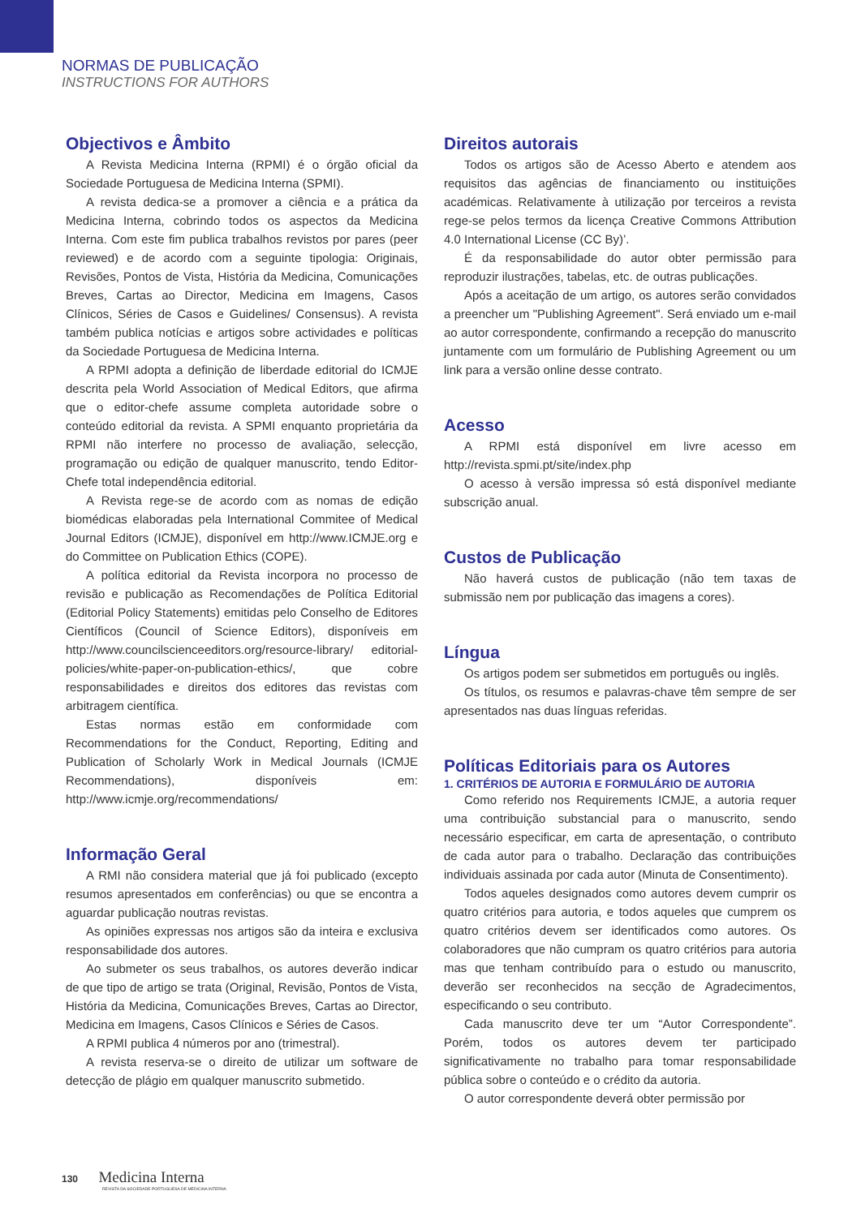NORMAS DE PUBLICAÇÃO
INSTRUCTIONS FOR AUTHORS
Objectivos e Âmbito
A Revista Medicina Interna (RPMI) é o órgão oficial da Sociedade Portuguesa de Medicina Interna (SPMI).
A revista dedica-se a promover a ciência e a prática da Medicina Interna, cobrindo todos os aspectos da Medicina Interna. Com este fim publica trabalhos revistos por pares (peer reviewed) e de acordo com a seguinte tipologia: Originais, Revisões, Pontos de Vista, História da Medicina, Comunicações Breves, Cartas ao Director, Medicina em Imagens, Casos Clínicos, Séries de Casos e Guidelines/ Consensus). A revista também publica notícias e artigos sobre actividades e políticas da Sociedade Portuguesa de Medicina Interna.
A RPMI adopta a definição de liberdade editorial do ICMJE descrita pela World Association of Medical Editors, que afirma que o editor-chefe assume completa autoridade sobre o conteúdo editorial da revista. A SPMI enquanto proprietária da RPMI não interfere no processo de avaliação, selecção, programação ou edição de qualquer manuscrito, tendo Editor-Chefe total independência editorial.
A Revista rege-se de acordo com as nomas de edição biomédicas elaboradas pela International Commitee of Medical Journal Editors (ICMJE), disponível em http://www.ICMJE.org e do Committee on Publication Ethics (COPE).
A política editorial da Revista incorpora no processo de revisão e publicação as Recomendações de Política Editorial (Editorial Policy Statements) emitidas pelo Conselho de Editores Científicos (Council of Science Editors), disponíveis em http://www.councilscienceeditors.org/resource-library/ editorial-policies/white-paper-on-publication-ethics/, que cobre responsabilidades e direitos dos editores das revistas com arbitragem científica.
Estas normas estão em conformidade com Recommendations for the Conduct, Reporting, Editing and Publication of Scholarly Work in Medical Journals (ICMJE Recommendations), disponíveis em: http://www.icmje.org/recommendations/
Informação Geral
A RMI não considera material que já foi publicado (excepto resumos apresentados em conferências) ou que se encontra a aguardar publicação noutras revistas.
As opiniões expressas nos artigos são da inteira e exclusiva responsabilidade dos autores.
Ao submeter os seus trabalhos, os autores deverão indicar de que tipo de artigo se trata (Original, Revisão, Pontos de Vista, História da Medicina, Comunicações Breves, Cartas ao Director, Medicina em Imagens, Casos Clínicos e Séries de Casos.
A RPMI publica 4 números por ano (trimestral).
A revista reserva-se o direito de utilizar um software de detecção de plágio em qualquer manuscrito submetido.
Direitos autorais
Todos os artigos são de Acesso Aberto e atendem aos requisitos das agências de financiamento ou instituições académicas. Relativamente à utilização por terceiros a revista rege-se pelos termos da licença Creative Commons Attribution 4.0 International License (CC By)’.
É da responsabilidade do autor obter permissão para reproduzir ilustrações, tabelas, etc. de outras publicações.
Após a aceitação de um artigo, os autores serão convidados a preencher um "Publishing Agreement". Será enviado um e-mail ao autor correspondente, confirmando a recepção do manuscrito juntamente com um formulário de Publishing Agreement ou um link para a versão online desse contrato.
Acesso
A RPMI está disponível em livre acesso em http://revista.spmi.pt/site/index.php
O acesso à versão impressa só está disponível mediante subscrição anual.
Custos de Publicação
Não haverá custos de publicação (não tem taxas de submissão nem por publicação das imagens a cores).
Língua
Os artigos podem ser submetidos em português ou inglês.
Os títulos, os resumos e palavras-chave têm sempre de ser apresentados nas duas línguas referidas.
Políticas Editoriais para os Autores
1. CRITÉRIOS DE AUTORIA E FORMULÁRIO DE AUTORIA
Como referido nos Requirements ICMJE, a autoria requer uma contribuição substancial para o manuscrito, sendo necessário especificar, em carta de apresentação, o contributo de cada autor para o trabalho. Declaração das contribuições individuais assinada por cada autor (Minuta de Consentimento).
Todos aqueles designados como autores devem cumprir os quatro critérios para autoria, e todos aqueles que cumprem os quatro critérios devem ser identificados como autores. Os colaboradores que não cumpram os quatro critérios para autoria mas que tenham contribuído para o estudo ou manuscrito, deverão ser reconhecidos na secção de Agradecimentos, especificando o seu contributo.
Cada manuscrito deve ter um “Autor Correspondente”. Porém, todos os autores devem ter participado significativamente no trabalho para tomar responsabilidade pública sobre o conteúdo e o crédito da autoria.
O autor correspondente deverá obter permissão por
130 Medicina Interna
REVISTA DA SOCIEDADE PORTUGUESA DE MEDICINA INTERNA